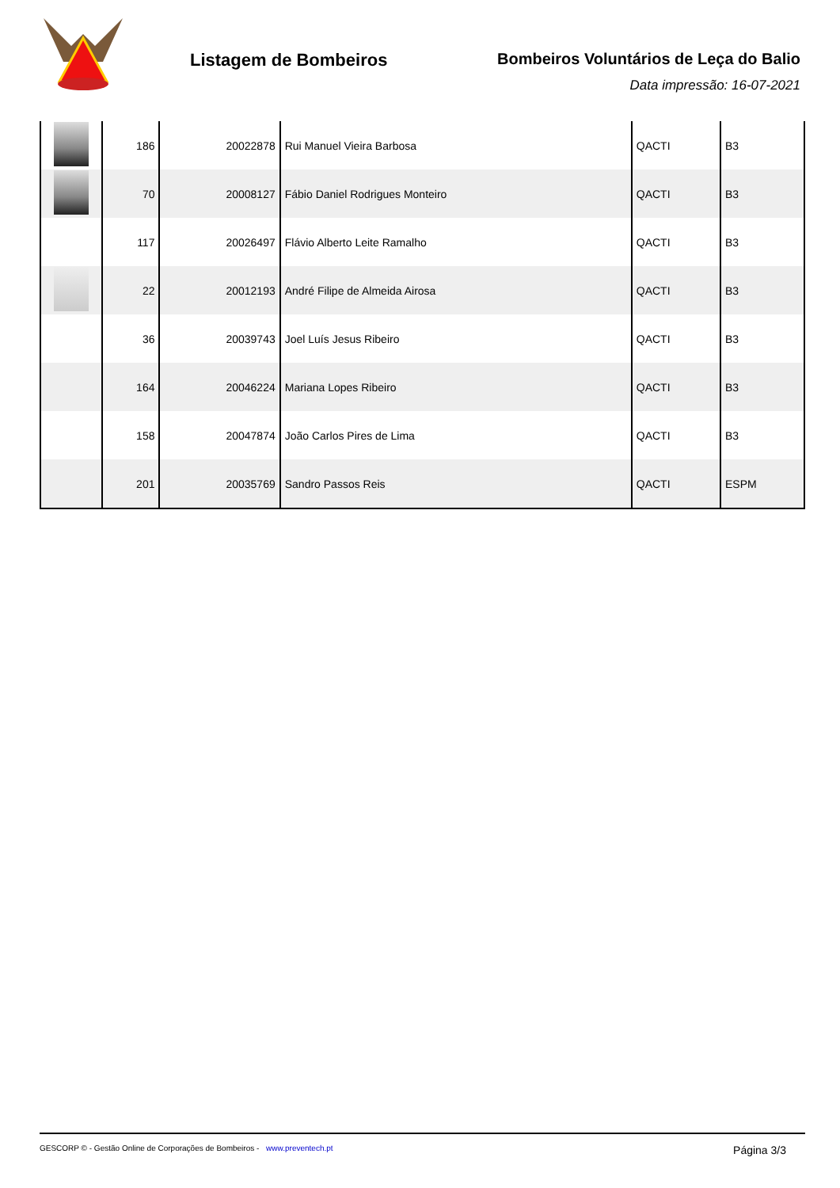Listagem de Bombeiros Bombeiros Voluntários de Leça do Balio
Data impressão: 16-07-2021
| | 186 | 20022878 | Rui Manuel Vieira Barbosa | QACTI | B3 |
| | 70 | 20008127 | Fábio Daniel Rodrigues Monteiro | QACTI | B3 |
| | 117 | 20026497 | Flávio Alberto Leite Ramalho | QACTI | B3 |
| | 22 | 20012193 | André Filipe de Almeida Airosa | QACTI | B3 |
| | 36 | 20039743 | Joel Luís Jesus Ribeiro | QACTI | B3 |
| | 164 | 20046224 | Mariana Lopes Ribeiro | QACTI | B3 |
| | 158 | 20047874 | João Carlos Pires de Lima | QACTI | B3 |
| | 201 | 20035769 | Sandro Passos Reis | QACTI | ESPM |
GESCORP © - Gestão Online de Corporações de Bombeiros - www.preventech.pt Página 3/3